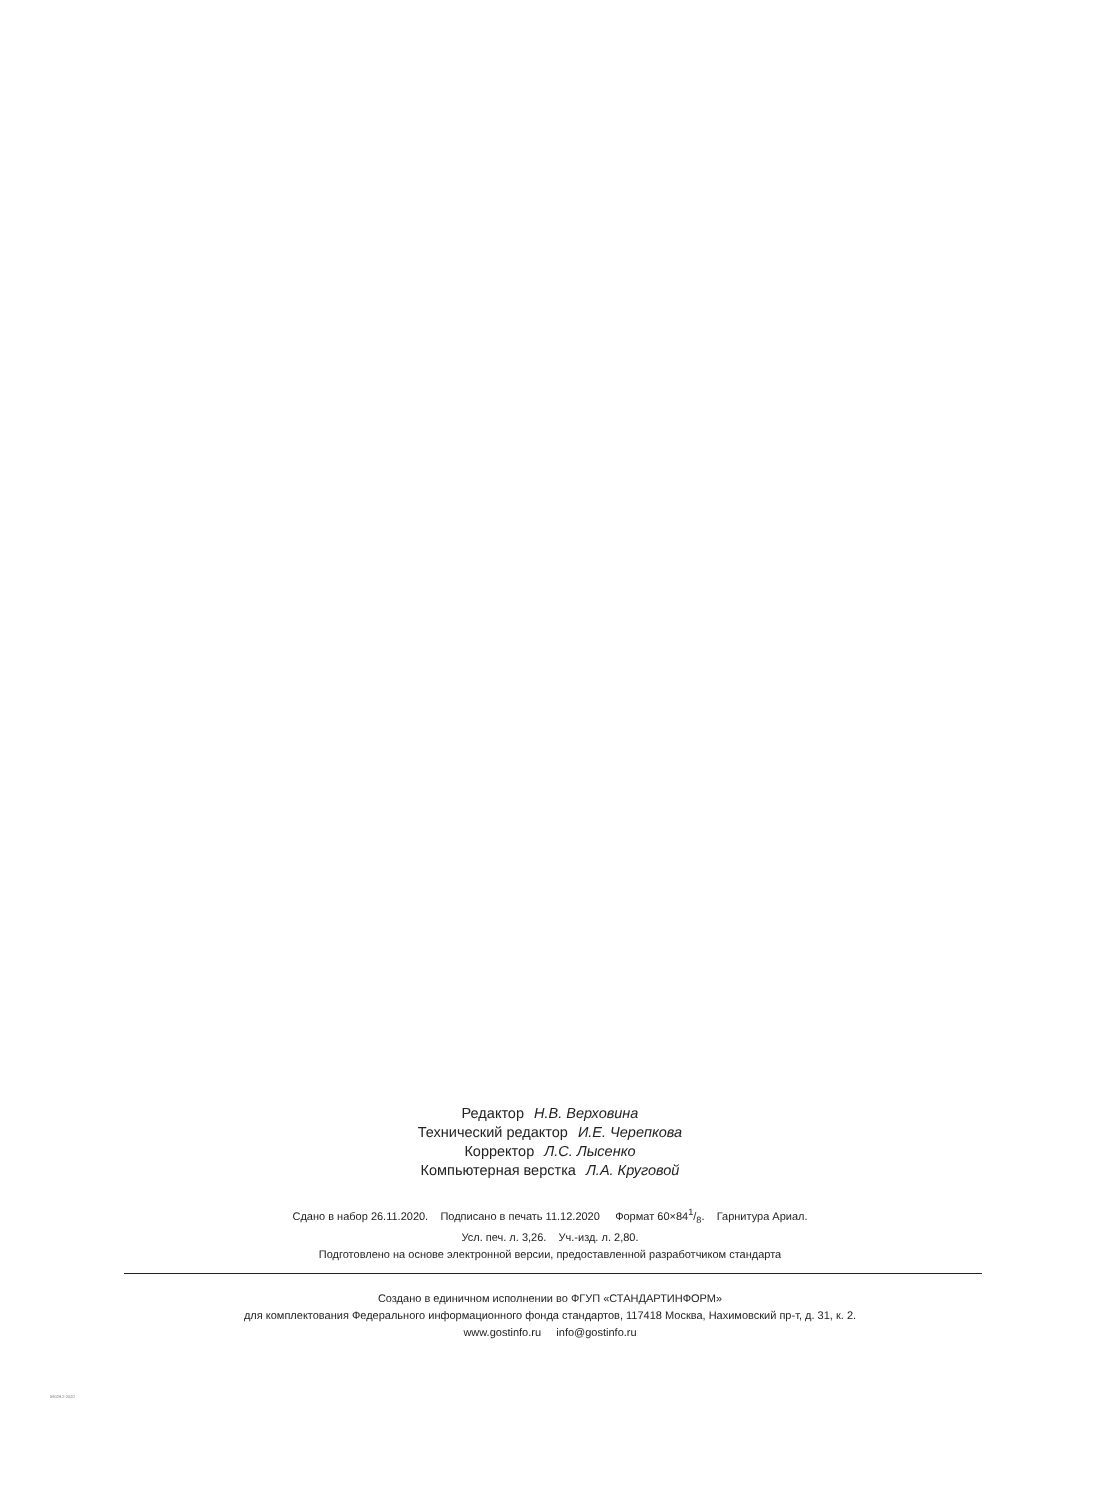Редактор Н.В. Верховина
Технический редактор И.Е. Черепкова
Корректор Л.С. Лысенко
Компьютерная верстка Л.А. Круговой
Сдано в набор 26.11.2020. Подписано в печать 11.12.2020 Формат 60×841/8. Гарнитура Ариал.
Усл. печ. л. 3,26. Уч.-изд. л. 2,80.
Подготовлено на основе электронной версии, предоставленной разработчиком стандарта
Создано в единичном исполнении во ФГУП «СТАНДАРТИНФОРМ»
для комплектования Федерального информационного фонда стандартов, 117418 Москва, Нахимовский пр-т, д. 31, к. 2.
www.gostinfo.ru info@gostinfo.ru
59029.2-2020